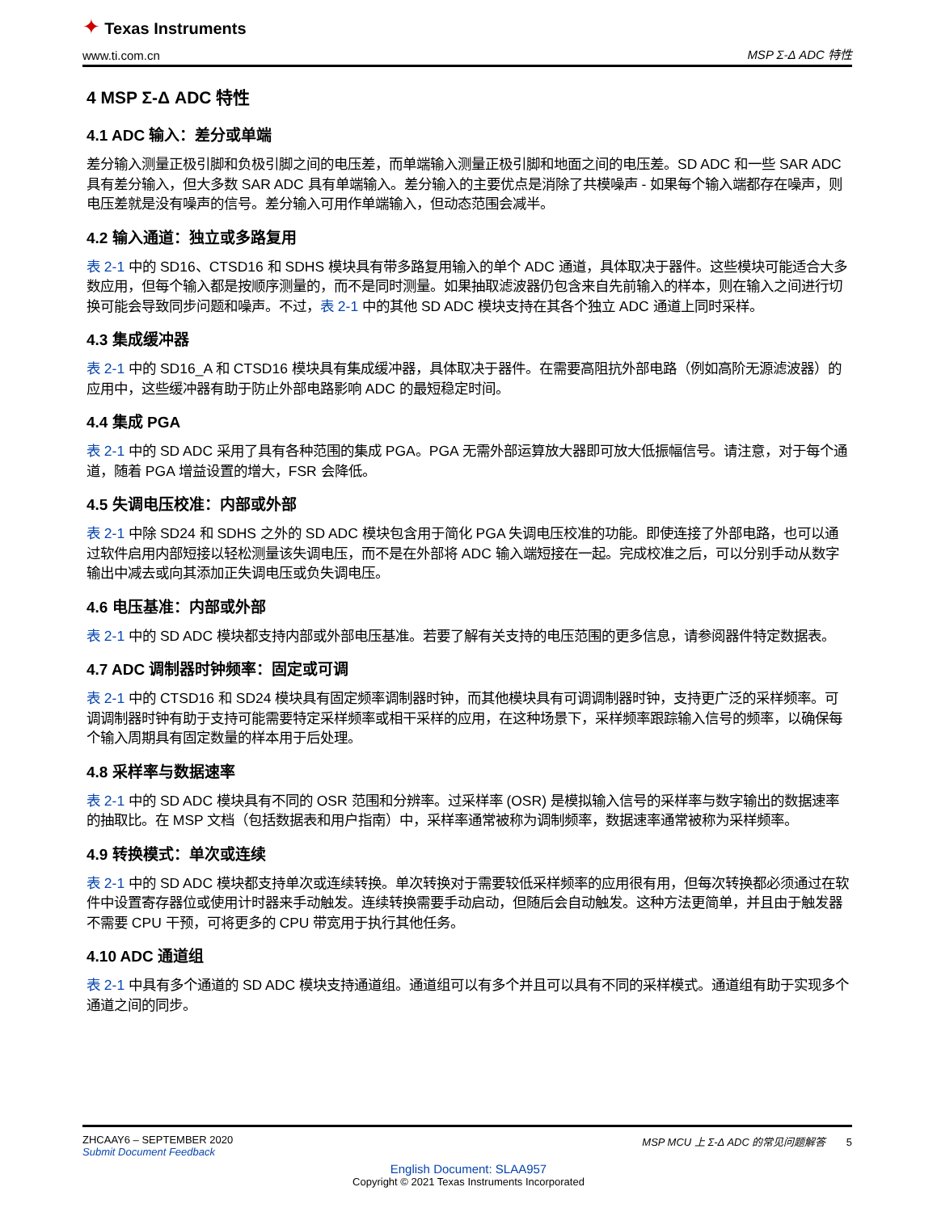✦ Texas Instruments
www.ti.com.cn MSP Σ-Δ ADC 特性
4 MSP Σ-Δ ADC 特性
4.1 ADC 输入：差分或单端
差分输入测量正极引脚和负极引脚之间的电压差，而单端输入测量正极引脚和地面之间的电压差。SD ADC 和一些 SAR ADC 具有差分输入，但大多数 SAR ADC 具有单端输入。差分输入的主要优点是消除了共模噪声 - 如果每个输入端都存在噪声，则电压差就是没有噪声的信号。差分输入可用作单端输入，但动态范围会减半。
4.2 输入通道：独立或多路复用
表 2-1 中的 SD16、CTSD16 和 SDHS 模块具有带多路复用输入的单个 ADC 通道，具体取决于器件。这些模块可能适合大多数应用，但每个输入都是按顺序测量的，而不是同时测量。如果抽取滤波器仍包含来自先前输入的样本，则在输入之间进行切换可能会导致同步问题和噪声。不过，表 2-1 中的其他 SD ADC 模块支持在其各个独立 ADC 通道上同时采样。
4.3 集成缓冲器
表 2-1 中的 SD16_A 和 CTSD16 模块具有集成缓冲器，具体取决于器件。在需要高阻抗外部电路（例如高阶无源滤波器）的应用中，这些缓冲器有助于防止外部电路影响 ADC 的最短稳定时间。
4.4 集成 PGA
表 2-1 中的 SD ADC 采用了具有各种范围的集成 PGA。PGA 无需外部运算放大器即可放大低振幅信号。请注意，对于每个通道，随着 PGA 增益设置的增大，FSR 会降低。
4.5 失调电压校准：内部或外部
表 2-1 中除 SD24 和 SDHS 之外的 SD ADC 模块包含用于简化 PGA 失调电压校准的功能。即使连接了外部电路，也可以通过软件启用内部短接以轻松测量该失调电压，而不是在外部将 ADC 输入端短接在一起。完成校准之后，可以分别手动从数字输出中减去或向其添加正失调电压或负失调电压。
4.6 电压基准：内部或外部
表 2-1 中的 SD ADC 模块都支持内部或外部电压基准。若要了解有关支持的电压范围的更多信息，请参阅器件特定数据表。
4.7 ADC 调制器时钟频率：固定或可调
表 2-1 中的 CTSD16 和 SD24 模块具有固定频率调制器时钟，而其他模块具有可调调制器时钟，支持更广泛的采样频率。可调调制器时钟有助于支持可能需要特定采样频率或相干采样的应用，在这种场景下，采样频率跟踪输入信号的频率，以确保每个输入周期具有固定数量的样本用于后处理。
4.8 采样率与数据速率
表 2-1 中的 SD ADC 模块具有不同的 OSR 范围和分辨率。过采样率 (OSR) 是模拟输入信号的采样率与数字输出的数据速率的抽取比。在 MSP 文档（包括数据表和用户指南）中，采样率通常被称为调制频率，数据速率通常被称为采样频率。
4.9 转换模式：单次或连续
表 2-1 中的 SD ADC 模块都支持单次或连续转换。单次转换对于需要较低采样频率的应用很有用，但每次转换都必须通过在软件中设置寄存器位或使用计时器来手动触发。连续转换需要手动启动，但随后会自动触发。这种方法更简单，并且由于触发器不需要 CPU 干预，可将更多的 CPU 带宽用于执行其他任务。
4.10 ADC 通道组
表 2-1 中具有多个通道的 SD ADC 模块支持通道组。通道组可以有多个并且可以具有不同的采样模式。通道组有助于实现多个通道之间的同步。
ZHCAAY6 – SEPTEMBER 2020
Submit Document Feedback
MSP MCU 上 Σ-Δ ADC 的常见问题解答 5
English Document: SLAA957
Copyright © 2021 Texas Instruments Incorporated